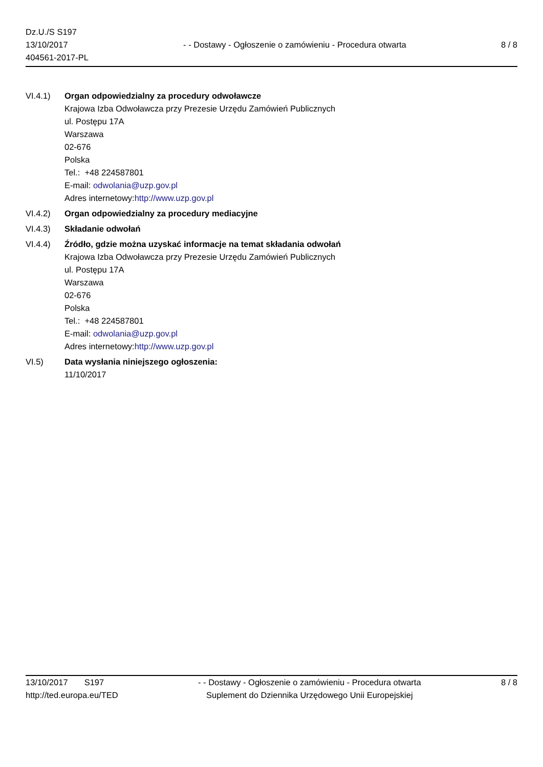Dz.U./S S197
13/10/2017
404561-2017-PL
- - Dostawy - Ogłoszenie o zamówieniu - Procedura otwarta
8 / 8
VI.4.1) Organ odpowiedzialny za procedury odwoławcze
Krajowa Izba Odwoławcza przy Prezesie Urzędu Zamówień Publicznych
ul. Postępu 17A
Warszawa
02-676
Polska
Tel.: +48 224587801
E-mail: odwolania@uzp.gov.pl
Adres internetowy:http://www.uzp.gov.pl
VI.4.2) Organ odpowiedzialny za procedury mediacyjne
VI.4.3) Składanie odwołań
VI.4.4) Źródło, gdzie można uzyskać informacje na temat składania odwołań
Krajowa Izba Odwoławcza przy Prezesie Urzędu Zamówień Publicznych
ul. Postępu 17A
Warszawa
02-676
Polska
Tel.: +48 224587801
E-mail: odwolania@uzp.gov.pl
Adres internetowy:http://www.uzp.gov.pl
VI.5) Data wysłania niniejszego ogłoszenia:
11/10/2017
13/10/2017 S197
http://ted.europa.eu/TED
- - Dostawy - Ogłoszenie o zamówieniu - Procedura otwarta
Suplement do Dziennika Urzędowego Unii Europejskiej
8 / 8